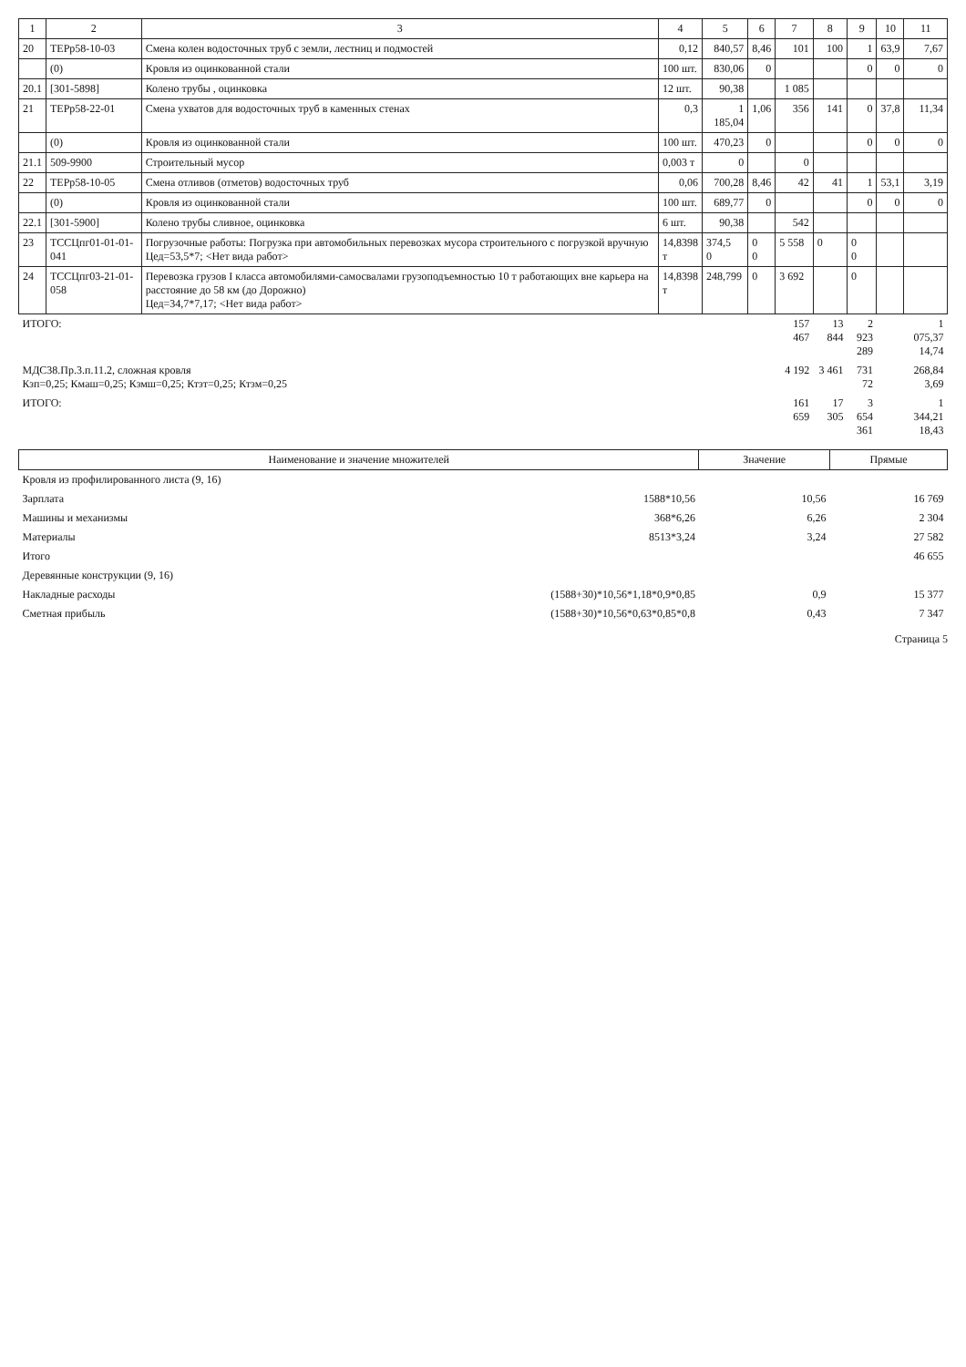| 1 | 2 | 3 | 4 | 5 | 6 | 7 | 8 | 9 | 10 | 11 |
| --- | --- | --- | --- | --- | --- | --- | --- | --- | --- | --- |
| 20 | ТЕРр58-10-03 | Смена колен водосточных труб с земли, лестниц и подмостей | 0,12 | 840,57 | 8,46 | 101 | 100 | 1 | 63,9 | 7,67 |
| | (0) | Кровля из оцинкованной стали | 100 шт. | 830,06 | 0 | | | 0 | 0 | 0 |
| 20.1 | [301-5898] | Колено трубы , оцинковка | 12 шт. | 90,38 | | 1 085 | | | | |
| 21 | ТЕРр58-22-01 | Смена ухватов для водосточных труб в каменных стенах | 0,3 | 1 185,04 | 1,06 | 356 | 141 | 0 | 37,8 | 11,34 |
| | (0) | Кровля из оцинкованной стали | 100 шт. | 470,23 | 0 | | | 0 | 0 | 0 |
| 21.1 | 509-9900 | Строительный мусор | 0,003 т | 0 | | 0 | | | | |
| 22 | ТЕРр58-10-05 | Смена отливов (отметов) водосточных труб | 0,06 | 700,28 | 8,46 | 42 | 41 | 1 | 53,1 | 3,19 |
| | (0) | Кровля из оцинкованной стали | 100 шт. | 689,77 | 0 | | | 0 | 0 | 0 |
| 22.1 | [301-5900] | Колено трубы сливное, оцинковка | 6 шт. | 90,38 | | 542 | | | | |
| 23 | ТССЦпг01-01-01-041 | Погрузочные работы: Погрузка при автомобильных перевозках мусора строительного с погрузкой вручную Цед=53,5*7; <Нет вида работ> | 14,8398 т | 374,5 0 | 0 0 | 5 558 | 0 | 0 0 | | |
| 24 | ТССЦпг03-21-01-058 | Перевозка грузов I класса автомобилями-самосвалами грузоподъемностью 10 т работающих вне карьера на расстояние до 58 км (до Дорожно) Цед=34,7*7,17; <Нет вида работ> | 14,8398 т | 248,799 | 0 | 3 692 | | 0 | | |
| ИТОГО: | | | | | | 157 467 | 13 844 | 2 923 289 | | 1 075,37 14,74 |
| МДС38.Пр.3.п.11.2, сложная кровля Кзп=0,25; Кмаш=0,25; Кзмш=0,25; Ктзт=0,25; Ктзм=0,25 | | | | | | 4 192 | 3 461 | 731 72 | | 268,84 3,69 |
| ИТОГО: | | | | | | 161 659 | 17 305 | 3 654 361 | | 1 344,21 18,43 |
| Наименование и значение множителей | | Значение | Прямые |
| --- | --- | --- | --- |
| Кровля из профилированного листа (9, 16) | | | |
| Зарплата | 1588*10,56 | 10,56 | 16 769 |
| Машины и механизмы | 368*6,26 | 6,26 | 2 304 |
| Материалы | 8513*3,24 | 3,24 | 27 582 |
| Итого | | | 46 655 |
| Деревянные конструкции (9, 16) | | | |
| Накладные расходы | (1588+30)*10,56*1,18*0,9*0,85 | 0,9 | 15 377 |
| Сметная прибыль | (1588+30)*10,56*0,63*0,85*0,8 | 0,43 | 7 347 |
Страница 5